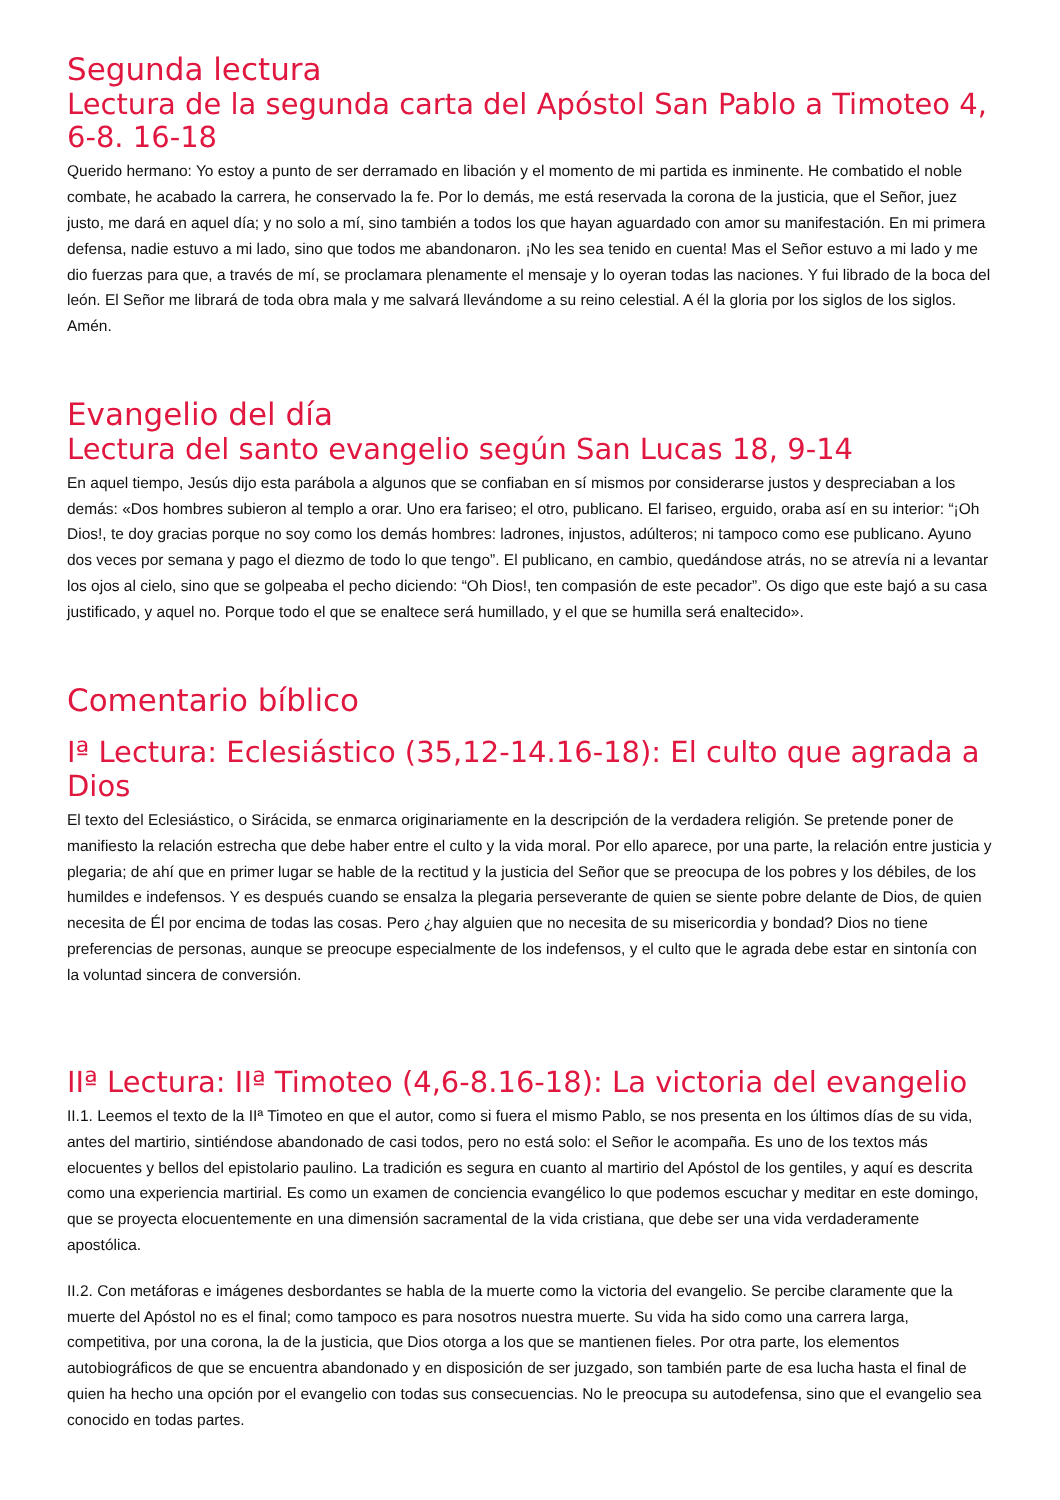Segunda lectura
Lectura de la segunda carta del Apóstol San Pablo a Timoteo 4, 6-8. 16-18
Querido hermano: Yo estoy a punto de ser derramado en libación y el momento de mi partida es inminente. He combatido el noble combate, he acabado la carrera, he conservado la fe. Por lo demás, me está reservada la corona de la justicia, que el Señor, juez justo, me dará en aquel día; y no solo a mí, sino también a todos los que hayan aguardado con amor su manifestación. En mi primera defensa, nadie estuvo a mi lado, sino que todos me abandonaron. ¡No les sea tenido en cuenta! Mas el Señor estuvo a mi lado y me dio fuerzas para que, a través de mí, se proclamara plenamente el mensaje y lo oyeran todas las naciones. Y fui librado de la boca del león. El Señor me librará de toda obra mala y me salvará llevándome a su reino celestial. A él la gloria por los siglos de los siglos. Amén.
Evangelio del día
Lectura del santo evangelio según San Lucas 18, 9-14
En aquel tiempo, Jesús dijo esta parábola a algunos que se confiaban en sí mismos por considerarse justos y despreciaban a los demás: «Dos hombres subieron al templo a orar. Uno era fariseo; el otro, publicano. El fariseo, erguido, oraba así en su interior: “¡Oh Dios!, te doy gracias porque no soy como los demás hombres: ladrones, injustos, adúlteros; ni tampoco como ese publicano. Ayuno dos veces por semana y pago el diezmo de todo lo que tengo”. El publicano, en cambio, quedándose atrás, no se atrevía ni a levantar los ojos al cielo, sino que se golpeaba el pecho diciendo: “Oh Dios!, ten compasión de este pecador”. Os digo que este bajó a su casa justificado, y aquel no. Porque todo el que se enaltece será humillado, y el que se humilla será enaltecido».
Comentario bíblico
Iª Lectura: Eclesiástico (35,12-14.16-18): El culto que agrada a Dios
El texto del Eclesiástico, o Sirácida, se enmarca originariamente en la descripción de la verdadera religión. Se pretende poner de manifiesto la relación estrecha que debe haber entre el culto y la vida moral. Por ello aparece, por una parte, la relación entre justicia y plegaria; de ahí que en primer lugar se hable de la rectitud y la justicia del Señor que se preocupa de los pobres y los débiles, de los humildes e indefensos. Y es después cuando se ensalza la plegaria perseverante de quien se siente pobre delante de Dios, de quien necesita de Él por encima de todas las cosas. Pero ¿hay alguien que no necesita de su misericordia y bondad? Dios no tiene preferencias de personas, aunque se preocupe especialmente de los indefensos, y el culto que le agrada debe estar en sintonía con la voluntad sincera de conversión.
IIª Lectura: IIª Timoteo (4,6-8.16-18): La victoria del evangelio
II.1. Leemos el texto de la IIª Timoteo en que el autor, como si fuera el mismo Pablo, se nos presenta en los últimos días de su vida, antes del martirio, sintiéndose abandonado de casi todos, pero no está solo: el Señor le acompaña. Es uno de los textos más elocuentes y bellos del epistolario paulino. La tradición es segura en cuanto al martirio del Apóstol de los gentiles, y aquí es descrita como una experiencia martirial. Es como un examen de conciencia evangélico lo que podemos escuchar y meditar en este domingo, que se proyecta elocuentemente en una dimensión sacramental de la vida cristiana, que debe ser una vida verdaderamente apostólica.
II.2. Con metáforas e imágenes desbordantes se habla de la muerte como la victoria del evangelio. Se percibe claramente que la muerte del Apóstol no es el final; como tampoco es para nosotros nuestra muerte. Su vida ha sido como una carrera larga, competitiva, por una corona, la de la justicia, que Dios otorga a los que se mantienen fieles. Por otra parte, los elementos autobiográficos de que se encuentra abandonado y en disposición de ser juzgado, son también parte de esa lucha hasta el final de quien ha hecho una opción por el evangelio con todas sus consecuencias. No le preocupa su autodefensa, sino que el evangelio sea conocido en todas partes.